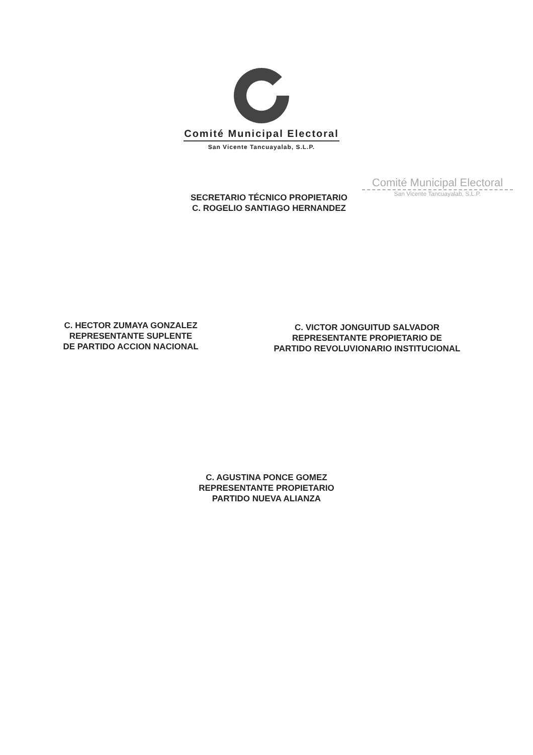Comité Municipal Electoral
San Vicente Tancuayalab, S.L.P.
Comité Municipal Electoral
San Vicente Tancuayalab, S.L.P.
SECRETARIO TÉCNICO PROPIETARIO
C. ROGELIO SANTIAGO HERNANDEZ
C. HECTOR ZUMAYA GONZALEZ
REPRESENTANTE SUPLENTE
DE PARTIDO ACCION NACIONAL
C. VICTOR JONGUITUD SALVADOR
REPRESENTANTE PROPIETARIO DE
PARTIDO REVOLUVIONARIO INSTITUCIONAL
C. AGUSTINA PONCE GOMEZ
REPRESENTANTE PROPIETARIO
PARTIDO NUEVA ALIANZA